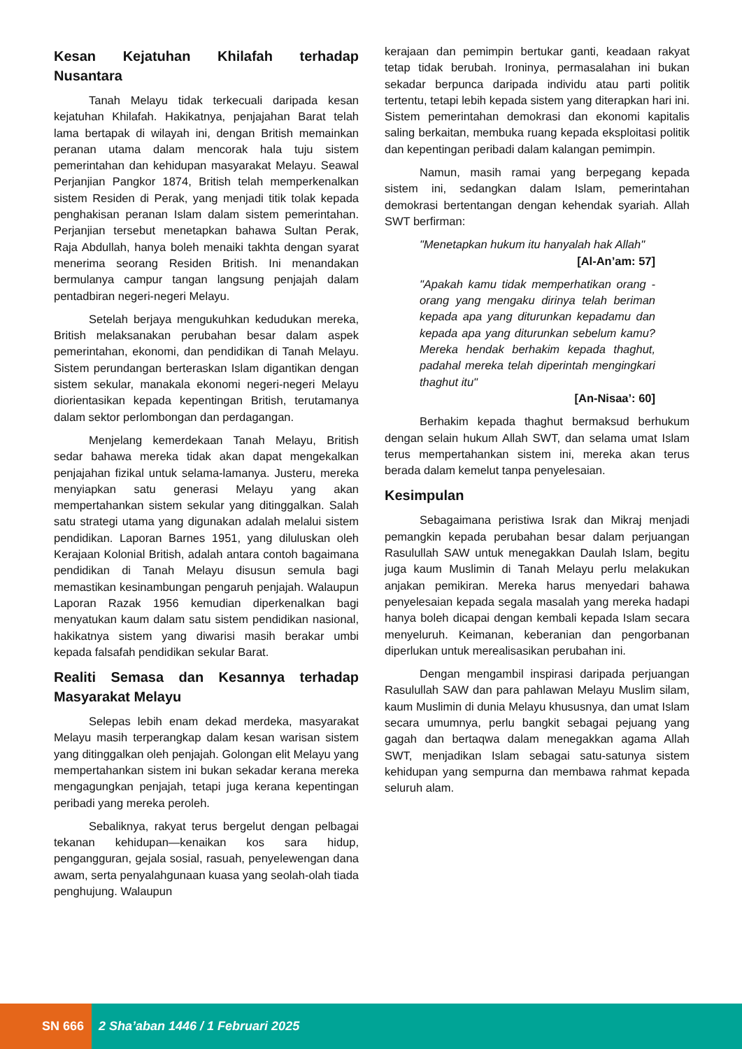Kesan Kejatuhan Khilafah terhadap Nusantara
Tanah Melayu tidak terkecuali daripada kesan kejatuhan Khilafah. Hakikatnya, penjajahan Barat telah lama bertapak di wilayah ini, dengan British memainkan peranan utama dalam mencorak hala tuju sistem pemerintahan dan kehidupan masyarakat Melayu. Seawal Perjanjian Pangkor 1874, British telah memperkenalkan sistem Residen di Perak, yang menjadi titik tolak kepada penghakisan peranan Islam dalam sistem pemerintahan. Perjanjian tersebut menetapkan bahawa Sultan Perak, Raja Abdullah, hanya boleh menaiki takhta dengan syarat menerima seorang Residen British. Ini menandakan bermulanya campur tangan langsung penjajah dalam pentadbiran negeri-negeri Melayu.
Setelah berjaya mengukuhkan kedudukan mereka, British melaksanakan perubahan besar dalam aspek pemerintahan, ekonomi, dan pendidikan di Tanah Melayu. Sistem perundangan berteraskan Islam digantikan dengan sistem sekular, manakala ekonomi negeri-negeri Melayu diorientasikan kepada kepentingan British, terutamanya dalam sektor perlombongan dan perdagangan.
Menjelang kemerdekaan Tanah Melayu, British sedar bahawa mereka tidak akan dapat mengekalkan penjajahan fizikal untuk selama-lamanya. Justeru, mereka menyiapkan satu generasi Melayu yang akan mempertahankan sistem sekular yang ditinggalkan. Salah satu strategi utama yang digunakan adalah melalui sistem pendidikan. Laporan Barnes 1951, yang diluluskan oleh Kerajaan Kolonial British, adalah antara contoh bagaimana pendidikan di Tanah Melayu disusun semula bagi memastikan kesinambungan pengaruh penjajah. Walaupun Laporan Razak 1956 kemudian diperkenalkan bagi menyatukan kaum dalam satu sistem pendidikan nasional, hakikatnya sistem yang diwarisi masih berakar umbi kepada falsafah pendidikan sekular Barat.
Realiti Semasa dan Kesannya terhadap Masyarakat Melayu
Selepas lebih enam dekad merdeka, masyarakat Melayu masih terperangkap dalam kesan warisan sistem yang ditinggalkan oleh penjajah. Golongan elit Melayu yang mempertahankan sistem ini bukan sekadar kerana mereka mengagungkan penjajah, tetapi juga kerana kepentingan peribadi yang mereka peroleh.
Sebaliknya, rakyat terus bergelut dengan pelbagai tekanan kehidupan—kenaikan kos sara hidup, pengangguran, gejala sosial, rasuah, penyelewengan dana awam, serta penyalahgunaan kuasa yang seolah-olah tiada penghujung. Walaupun
kerajaan dan pemimpin bertukar ganti, keadaan rakyat tetap tidak berubah. Ironinya, permasalahan ini bukan sekadar berpunca daripada individu atau parti politik tertentu, tetapi lebih kepada sistem yang diterapkan hari ini. Sistem pemerintahan demokrasi dan ekonomi kapitalis saling berkaitan, membuka ruang kepada eksploitasi politik dan kepentingan peribadi dalam kalangan pemimpin.
Namun, masih ramai yang berpegang kepada sistem ini, sedangkan dalam Islam, pemerintahan demokrasi bertentangan dengan kehendak syariah. Allah SWT berfirman:
"Menetapkan hukum itu hanyalah hak Allah"
[Al-An’am: 57]
"Apakah kamu tidak memperhatikan orang -orang yang mengaku dirinya telah beriman kepada apa yang diturunkan kepadamu dan kepada apa yang diturunkan sebelum kamu? Mereka hendak berhakim kepada thaghut, padahal mereka telah diperintah mengingkari thaghut itu"
[An-Nisaa’: 60]
Berhakim kepada thaghut bermaksud berhukum dengan selain hukum Allah SWT, dan selama umat Islam terus mempertahankan sistem ini, mereka akan terus berada dalam kemelut tanpa penyelesaian.
Kesimpulan
Sebagaimana peristiwa Israk dan Mikraj menjadi pemangkin kepada perubahan besar dalam perjuangan Rasulullah SAW untuk menegakkan Daulah Islam, begitu juga kaum Muslimin di Tanah Melayu perlu melakukan anjakan pemikiran. Mereka harus menyedari bahawa penyelesaian kepada segala masalah yang mereka hadapi hanya boleh dicapai dengan kembali kepada Islam secara menyeluruh. Keimanan, keberanian dan pengorbanan diperlukan untuk merealisasikan perubahan ini.
Dengan mengambil inspirasi daripada perjuangan Rasulullah SAW dan para pahlawan Melayu Muslim silam, kaum Muslimin di dunia Melayu khususnya, dan umat Islam secara umumnya, perlu bangkit sebagai pejuang yang gagah dan bertaqwa dalam menegakkan agama Allah SWT, menjadikan Islam sebagai satu-satunya sistem kehidupan yang sempurna dan membawa rahmat kepada seluruh alam.
SN 666 2 Sha’aban 1446 / 1 Februari 2025